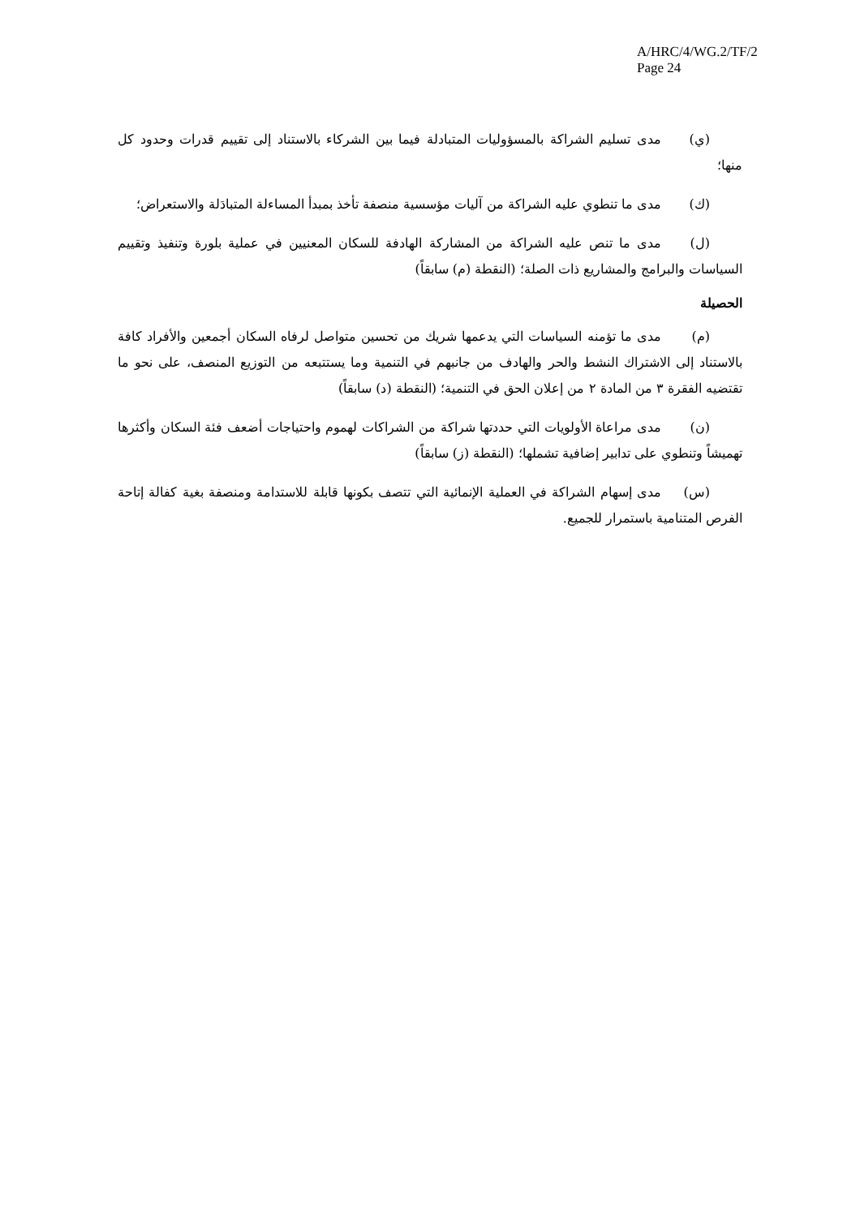A/HRC/4/WG.2/TF/2
Page 24
(ي) مدى تسليم الشراكة بالمسؤوليات المتبادلة فيما بين الشركاء بالاستناد إلى تقييم قدرات وحدود كل منها؛
(ك) مدى ما تنطوي عليه الشراكة من آليات مؤسسية منصفة تأخذ بمبدأ المساءلة المتبادَلة والاستعراض؛
(ل) مدى ما تنص عليه الشراكة من المشاركة الهادفة للسكان المعنيين في عملية بلورة وتنفيذ وتقييم السياسات والبرامج والمشاريع ذات الصلة؛ (النقطة (م) سابقاً)
الحصيلة
(م) مدى ما تؤمنه السياسات التي يدعمها شريك من تحسين متواصل لرفاه السكان أجمعين والأفراد كافة بالاستناد إلى الاشتراك النشط والحر والهادف من جانبهم في التنمية وما يستتبعه من التوزيع المنصف، على نحو ما تقتضيه الفقرة ٣ من المادة ٢ من إعلان الحق في التنمية؛ (النقطة (د) سابقاً)
(ن) مدى مراعاة الأولويات التي حددتها شراكة من الشراكات لهموم واحتياجات أضعف فئة السكان وأكثرها تهميشاً وتنطوي على تدابير إضافية تشملها؛ (النقطة (ز) سابقاً)
(س) مدى إسهام الشراكة في العملية الإنمائية التي تتصف بكونها قابلة للاستدامة ومنصفة بغية كفالة إتاحة الفرص المتنامية باستمرار للجميع.